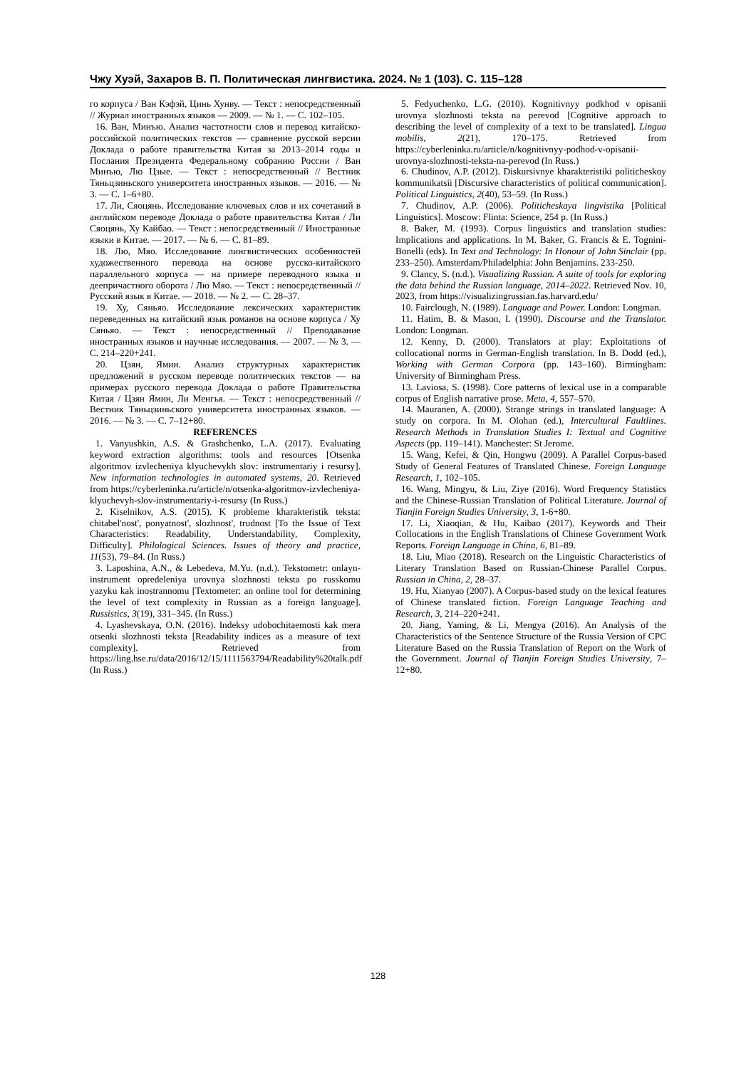Чжу Хуэй, Захаров В. П. Политическая лингвистика. 2024. № 1 (103). С. 115–128
го корпуса / Ван Кэфэй, Цинь Хунву. — Текст : непосредственный // Журнал иностранных языков — 2009. — № 1. — С. 102–105.
16. Ван, Минъю. Анализ частотности слов и перевод китайско-российской политических текстов — сравнение русской версии Доклада о работе правительства Китая за 2013–2014 годы и Послания Президента Федеральному собранию России / Ван Минъю, Лю Цзые. — Текст : непосредственный // Вестник Тяньцзиньского университета иностранных языков. — 2016. — № 3. — С. 1–6+80.
17. Ли, Сяоцянь. Исследование ключевых слов и их сочетаний в английском переводе Доклада о работе правительства Китая / Ли Сяоцянь, Ху Кайбао. — Текст : непосредственный // Иностранные языки в Китае. — 2017. — № 6. — С. 81–89.
18. Лю, Мяо. Исследование лингвистических особенностей художественного перевода на основе русско-китайского параллельного корпуса — на примере переводного языка и деепричастного оборота / Лю Мяо. — Текст : непосредственный // Русский язык в Китае. — 2018. — № 2. — С. 28–37.
19. Ху, Сяньяо. Исследование лексических характеристик переведенных на китайский язык романов на основе корпуса / Ху Сяньяо. — Текст : непосредственный // Преподавание иностранных языков и научные исследования. — 2007. — № 3. — С. 214–220+241.
20. Цзян, Ямин. Анализ структурных характеристик предложений в русском переводе политических текстов — на примерах русского перевода Доклада о работе Правительства Китая / Цзян Ямин, Ли Менгья. — Текст : непосредственный // Вестник Тяньцзиньского университета иностранных языков. — 2016. — № 3. — С. 7–12+80.
REFERENCES
1. Vanyushkin, A.S. & Grashchenko, L.A. (2017). Evaluating keyword extraction algorithms: tools and resources [Otsenka algoritmov izvlecheniya klyuchevykh slov: instrumentariy i resursy]. New information technologies in automated systems, 20. Retrieved from https://cyberleninka.ru/article/n/otsenka-algoritmov-izvlecheniya-klyuchevyh-slov-instrumentariy-i-resursy (In Russ.)
2. Kiselnikov, A.S. (2015). K probleme kharakteristik teksta: chitabel'nost', ponyatnost', slozhnost', trudnost [To the Issue of Text Characteristics: Readability, Understandability, Complexity, Difficulty]. Philological Sciences. Issues of theory and practice, 11(53), 79–84. (In Russ.)
3. Laposhina, A.N., & Lebedeva, M.Yu. (n.d.). Tekstometr: onlayn-instrument opredeleniya urovnya slozhnosti teksta po russkomu yazyku kak inostrannomu [Textometer: an online tool for determining the level of text complexity in Russian as a foreign language]. Russistics, 3(19), 331–345. (In Russ.)
4. Lyashevskaya, O.N. (2016). Indeksy udobochitaemosti kak mera otsenki slozhnosti teksta [Readability indices as a measure of text complexity]. Retrieved from https://ling.hse.ru/data/2016/12/15/1111563794/Readability%20talk.pdf (In Russ.)
5. Fedyuchenko, L.G. (2010). Kognitivnyy podkhod v opisanii urovnya slozhnosti teksta na perevod [Cognitive approach to describing the level of complexity of a text to be translated]. Lingua mobilis, 2(21), 170–175. Retrieved from https://cyberleninka.ru/article/n/kognitivnyy-podhod-v-opisanii-urovnya-slozhnosti-teksta-na-perevod (In Russ.)
6. Chudinov, A.P. (2012). Diskursivnye kharakteristiki politicheskoy kommunikatsii [Discursive characteristics of political communication]. Political Linguistics, 2(40), 53–59. (In Russ.)
7. Chudinov, A.P. (2006). Politicheskaya lingvistika [Political Linguistics]. Moscow: Flinta: Science, 254 p. (In Russ.)
8. Baker, M. (1993). Corpus linguistics and translation studies: Implications and applications. In M. Baker, G. Francis & E. Tognini-Bonelli (eds). In Text and Technology: In Honour of John Sinclair (pp. 233–250). Amsterdam/Philadelphia: John Benjamins. 233-250.
9. Clancy, S. (n.d.). Visualizing Russian. A suite of tools for exploring the data behind the Russian language, 2014–2022. Retrieved Nov. 10, 2023, from https://visualizingrussian.fas.harvard.edu/
10. Fairclough, N. (1989). Language and Power. London: Longman.
11. Hatim, B. & Mason, I. (1990). Discourse and the Translator. London: Longman.
12. Kenny, D. (2000). Translators at play: Exploitations of collocational norms in German-English translation. In B. Dodd (ed.), Working with German Corpora (pp. 143–160). Birmingham: University of Birmingham Press.
13. Laviosa, S. (1998). Core patterns of lexical use in a comparable corpus of English narrative prose. Meta, 4, 557–570.
14. Mauranen, A. (2000). Strange strings in translated language: A study on corpora. In M. Olohan (ed.), Intercultural Faultlines. Research Methods in Translation Studies I: Textual and Cognitive Aspects (pp. 119–141). Manchester: St Jerome.
15. Wang, Kefei, & Qin, Hongwu (2009). A Parallel Corpus-based Study of General Features of Translated Chinese. Foreign Language Research, 1, 102–105.
16. Wang, Mingyu, & Liu, Ziye (2016). Word Frequency Statistics and the Chinese-Russian Translation of Political Literature. Journal of Tianjin Foreign Studies University, 3, 1-6+80.
17. Li, Xiaoqian, & Hu, Kaibao (2017). Keywords and Their Collocations in the English Translations of Chinese Government Work Reports. Foreign Language in China, 6, 81–89.
18. Liu, Miao (2018). Research on the Linguistic Characteristics of Literary Translation Based on Russian-Chinese Parallel Corpus. Russian in China, 2, 28–37.
19. Hu, Xianyao (2007). A Corpus-based study on the lexical features of Chinese translated fiction. Foreign Language Teaching and Research, 3, 214–220+241.
20. Jiang, Yaming, & Li, Mengya (2016). An Analysis of the Characteristics of the Sentence Structure of the Russia Version of CPC Literature Based on the Russia Translation of Report on the Work of the Government. Journal of Tianjin Foreign Studies University, 7–12+80.
128